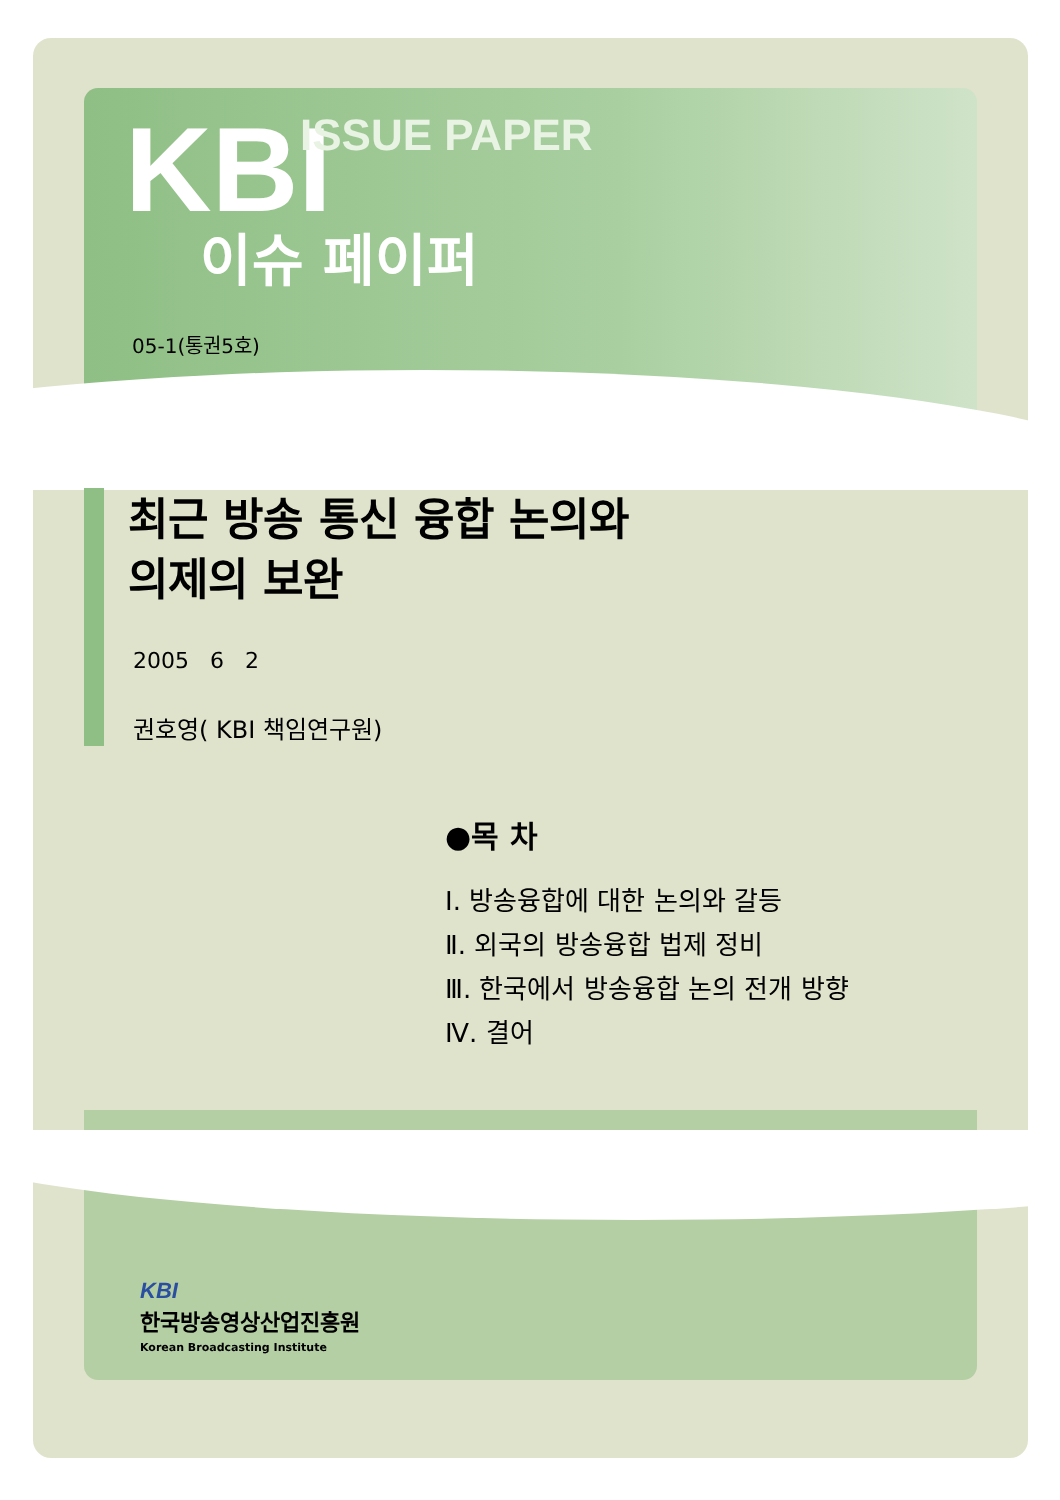KBI ISSUE PAPER
이슈 페이퍼
05-1(통권5호)
최근 방송 통신 융합 논의와
의제의 보완
2005 6 2
권호영( KBI 책임연구원)
●목 차
Ⅰ. 방송융합에 대한 논의와 갈등
Ⅱ. 외국의 방송융합 법제 정비
Ⅲ. 한국에서 방송융합 논의 전개 방향
Ⅳ. 결어
KBI
한국방송영상산업진흥원
Korean Broadcasting Institute